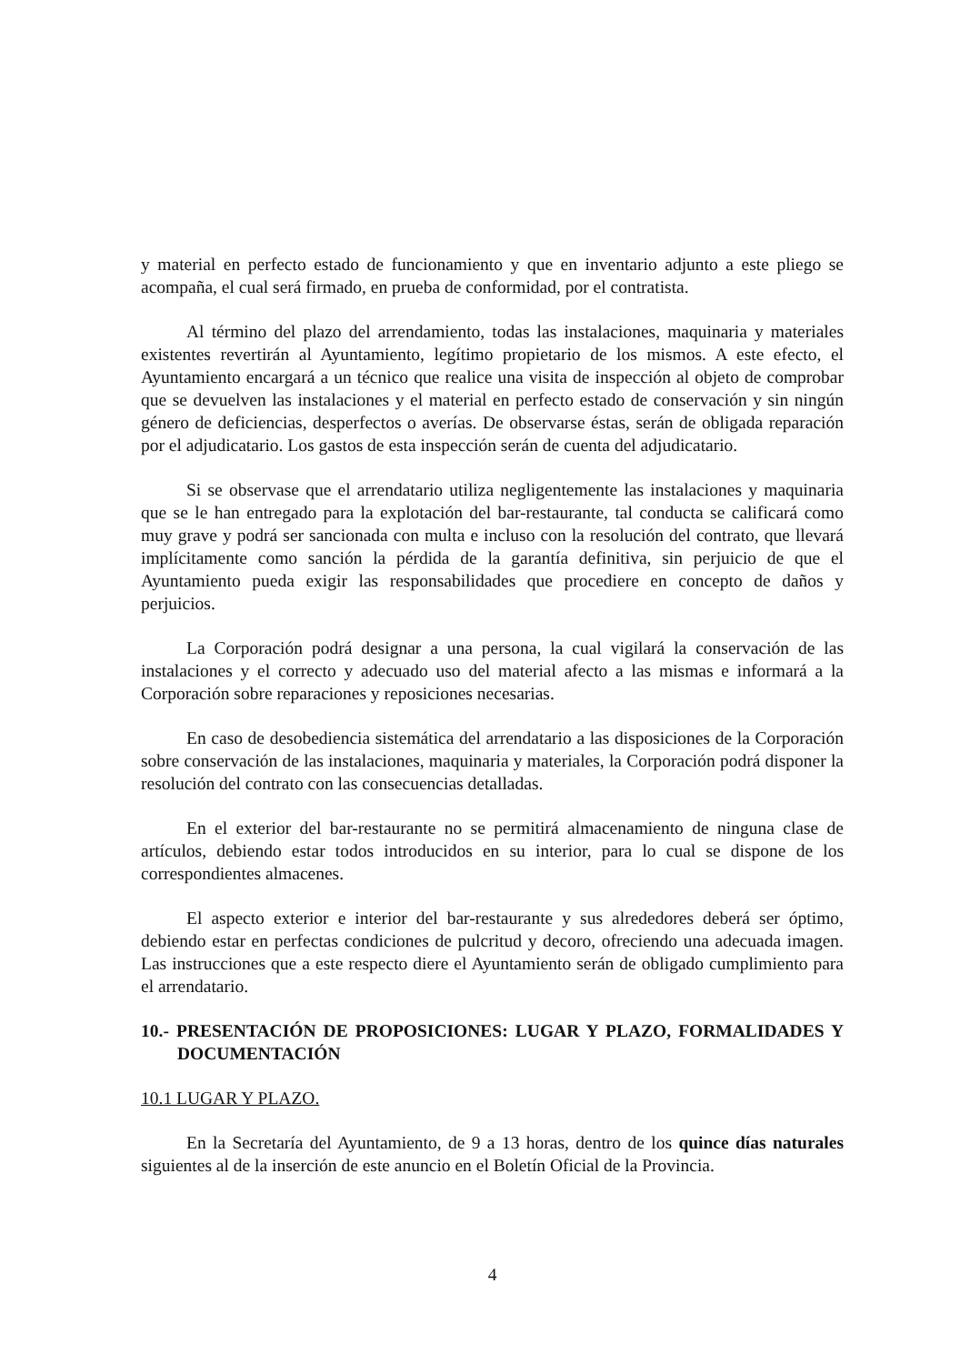y material en perfecto estado de funcionamiento y que en inventario adjunto a este pliego se acompaña, el cual será firmado, en prueba de conformidad, por el contratista.
Al término del plazo del arrendamiento, todas las instalaciones, maquinaria y materiales existentes revertirán al Ayuntamiento, legítimo propietario de los mismos. A este efecto, el Ayuntamiento encargará a un técnico que realice una visita de inspección al objeto de comprobar que se devuelven las instalaciones y el material en perfecto estado de conservación y sin ningún género de deficiencias, desperfectos o averías. De observarse éstas, serán de obligada reparación por el adjudicatario. Los gastos de esta inspección serán de cuenta del adjudicatario.
Si se observase que el arrendatario utiliza negligentemente las instalaciones y maquinaria que se le han entregado para la explotación del bar-restaurante, tal conducta se calificará como muy grave y podrá ser sancionada con multa e incluso con la resolución del contrato, que llevará implícitamente como sanción la pérdida de la garantía definitiva, sin perjuicio de que el Ayuntamiento pueda exigir las responsabilidades que procediere en concepto de daños y perjuicios.
La Corporación podrá designar a una persona, la cual vigilará la conservación de las instalaciones y el correcto y adecuado uso del material afecto a las mismas e informará a la Corporación sobre reparaciones y reposiciones necesarias.
En caso de desobediencia sistemática del arrendatario a las disposiciones de la Corporación sobre conservación de las instalaciones, maquinaria y materiales, la Corporación podrá disponer la resolución del contrato con las consecuencias detalladas.
En el exterior del bar-restaurante no se permitirá almacenamiento de ninguna clase de artículos, debiendo estar todos introducidos en su interior, para lo cual se dispone de los correspondientes almacenes.
El aspecto exterior e interior del bar-restaurante y sus alrededores deberá ser óptimo, debiendo estar en perfectas condiciones de pulcritud y decoro, ofreciendo una adecuada imagen. Las instrucciones que a este respecto diere el Ayuntamiento serán de obligado cumplimiento para el arrendatario.
10.- PRESENTACIÓN DE PROPOSICIONES: LUGAR Y PLAZO, FORMALIDADES Y DOCUMENTACIÓN
10.1 LUGAR Y PLAZO.
En la Secretaría del Ayuntamiento, de 9 a 13 horas, dentro de los quince días naturales siguientes al de la inserción de este anuncio en el Boletín Oficial de la Provincia.
4